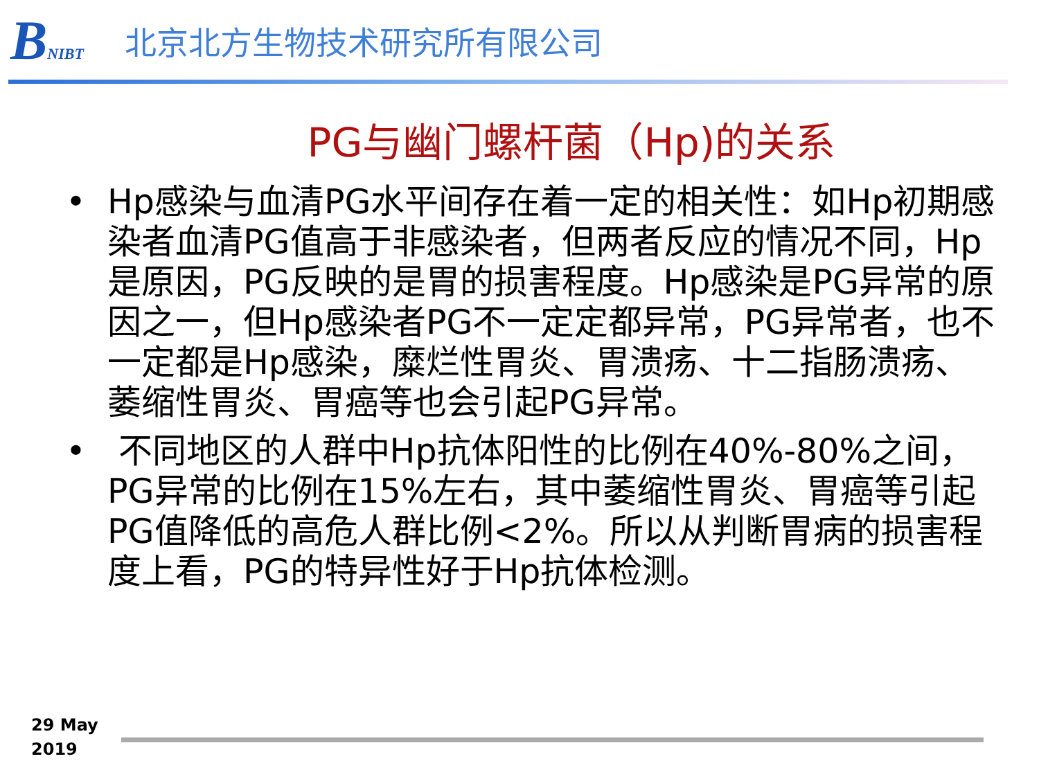BNIBT
北京北方生物技术研究所有限公司
PG与幽门螺杆菌（Hp)的关系
• Hp感染与血清PG水平间存在着一定的相关性：如Hp初期感染者血清PG值高于非感染者，但两者反应的情况不同，Hp是原因，PG反映的是胃的损害程度。Hp感染是PG异常的原因之一，但Hp感染者PG不一定定都异常，PG异常者，也不一定都是Hp感染，糜烂性胃炎、胃溃疡、十二指肠溃疡、萎缩性胃炎、胃癌等也会引起PG异常。
• 不同地区的人群中Hp抗体阳性的比例在40%-80%之间，PG异常的比例在15%左右，其中萎缩性胃炎、胃癌等引起PG值降低的高危人群比例<2%。所以从判断胃病的损害程度上看，PG的特异性好于Hp抗体检测。
29 May
2019